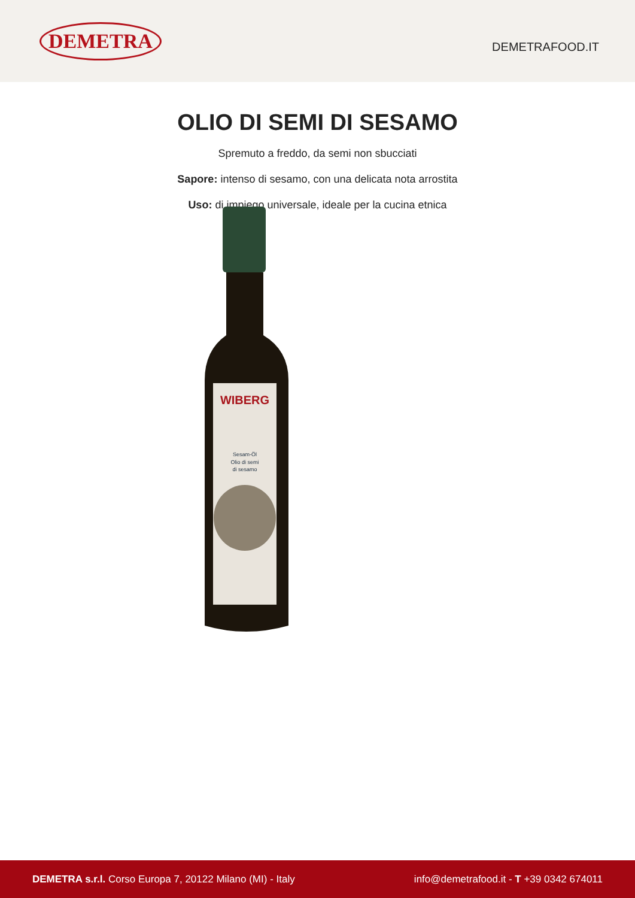DEMETRA
DEMETRAFOOD.IT
OLIO DI SEMI DI SESAMO
Spremuto a freddo, da semi non sbucciati
Sapore: intenso di sesamo, con una delicata nota arrostita
Uso: di impiego universale, ideale per la cucina etnica
WIBERG
Sesam-Öl
Olio di semi
di sesamo
DEMETRA s.r.l. Corso Europa 7, 20122 Milano (MI) - Italy
info@demetrafood.it - T +39 0342 674011